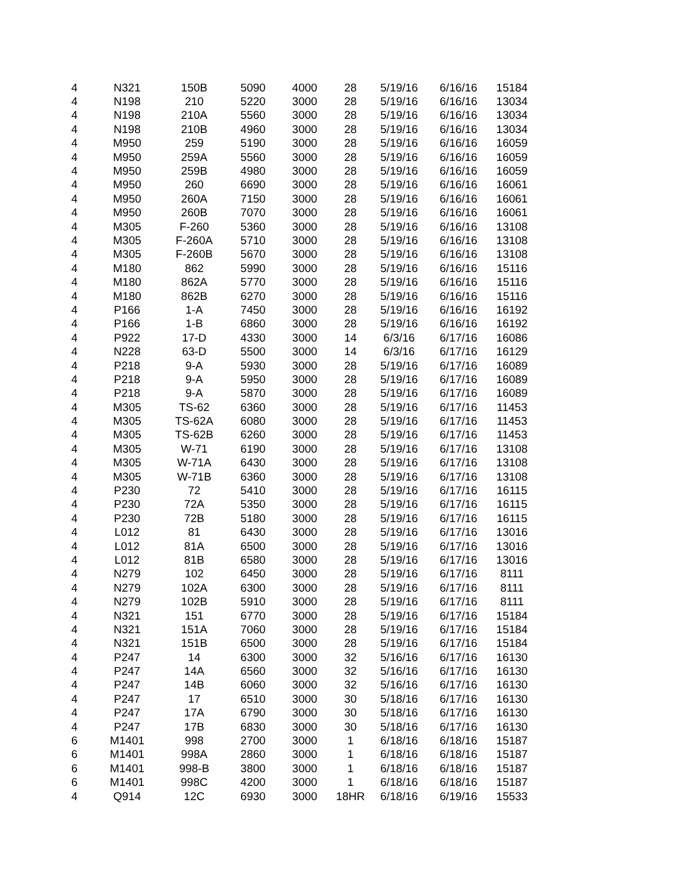| 4 | N321 | 150B | 5090 | 4000 | 28 | 5/19/16 | 6/16/16 | 15184 |
| 4 | N198 | 210 | 5220 | 3000 | 28 | 5/19/16 | 6/16/16 | 13034 |
| 4 | N198 | 210A | 5560 | 3000 | 28 | 5/19/16 | 6/16/16 | 13034 |
| 4 | N198 | 210B | 4960 | 3000 | 28 | 5/19/16 | 6/16/16 | 13034 |
| 4 | M950 | 259 | 5190 | 3000 | 28 | 5/19/16 | 6/16/16 | 16059 |
| 4 | M950 | 259A | 5560 | 3000 | 28 | 5/19/16 | 6/16/16 | 16059 |
| 4 | M950 | 259B | 4980 | 3000 | 28 | 5/19/16 | 6/16/16 | 16059 |
| 4 | M950 | 260 | 6690 | 3000 | 28 | 5/19/16 | 6/16/16 | 16061 |
| 4 | M950 | 260A | 7150 | 3000 | 28 | 5/19/16 | 6/16/16 | 16061 |
| 4 | M950 | 260B | 7070 | 3000 | 28 | 5/19/16 | 6/16/16 | 16061 |
| 4 | M305 | F-260 | 5360 | 3000 | 28 | 5/19/16 | 6/16/16 | 13108 |
| 4 | M305 | F-260A | 5710 | 3000 | 28 | 5/19/16 | 6/16/16 | 13108 |
| 4 | M305 | F-260B | 5670 | 3000 | 28 | 5/19/16 | 6/16/16 | 13108 |
| 4 | M180 | 862 | 5990 | 3000 | 28 | 5/19/16 | 6/16/16 | 15116 |
| 4 | M180 | 862A | 5770 | 3000 | 28 | 5/19/16 | 6/16/16 | 15116 |
| 4 | M180 | 862B | 6270 | 3000 | 28 | 5/19/16 | 6/16/16 | 15116 |
| 4 | P166 | 1-A | 7450 | 3000 | 28 | 5/19/16 | 6/16/16 | 16192 |
| 4 | P166 | 1-B | 6860 | 3000 | 28 | 5/19/16 | 6/16/16 | 16192 |
| 4 | P922 | 17-D | 4330 | 3000 | 14 | 6/3/16 | 6/17/16 | 16086 |
| 4 | N228 | 63-D | 5500 | 3000 | 14 | 6/3/16 | 6/17/16 | 16129 |
| 4 | P218 | 9-A | 5930 | 3000 | 28 | 5/19/16 | 6/17/16 | 16089 |
| 4 | P218 | 9-A | 5950 | 3000 | 28 | 5/19/16 | 6/17/16 | 16089 |
| 4 | P218 | 9-A | 5870 | 3000 | 28 | 5/19/16 | 6/17/16 | 16089 |
| 4 | M305 | TS-62 | 6360 | 3000 | 28 | 5/19/16 | 6/17/16 | 11453 |
| 4 | M305 | TS-62A | 6080 | 3000 | 28 | 5/19/16 | 6/17/16 | 11453 |
| 4 | M305 | TS-62B | 6260 | 3000 | 28 | 5/19/16 | 6/17/16 | 11453 |
| 4 | M305 | W-71 | 6190 | 3000 | 28 | 5/19/16 | 6/17/16 | 13108 |
| 4 | M305 | W-71A | 6430 | 3000 | 28 | 5/19/16 | 6/17/16 | 13108 |
| 4 | M305 | W-71B | 6360 | 3000 | 28 | 5/19/16 | 6/17/16 | 13108 |
| 4 | P230 | 72 | 5410 | 3000 | 28 | 5/19/16 | 6/17/16 | 16115 |
| 4 | P230 | 72A | 5350 | 3000 | 28 | 5/19/16 | 6/17/16 | 16115 |
| 4 | P230 | 72B | 5180 | 3000 | 28 | 5/19/16 | 6/17/16 | 16115 |
| 4 | L012 | 81 | 6430 | 3000 | 28 | 5/19/16 | 6/17/16 | 13016 |
| 4 | L012 | 81A | 6500 | 3000 | 28 | 5/19/16 | 6/17/16 | 13016 |
| 4 | L012 | 81B | 6580 | 3000 | 28 | 5/19/16 | 6/17/16 | 13016 |
| 4 | N279 | 102 | 6450 | 3000 | 28 | 5/19/16 | 6/17/16 | 8111 |
| 4 | N279 | 102A | 6300 | 3000 | 28 | 5/19/16 | 6/17/16 | 8111 |
| 4 | N279 | 102B | 5910 | 3000 | 28 | 5/19/16 | 6/17/16 | 8111 |
| 4 | N321 | 151 | 6770 | 3000 | 28 | 5/19/16 | 6/17/16 | 15184 |
| 4 | N321 | 151A | 7060 | 3000 | 28 | 5/19/16 | 6/17/16 | 15184 |
| 4 | N321 | 151B | 6500 | 3000 | 28 | 5/19/16 | 6/17/16 | 15184 |
| 4 | P247 | 14 | 6300 | 3000 | 32 | 5/16/16 | 6/17/16 | 16130 |
| 4 | P247 | 14A | 6560 | 3000 | 32 | 5/16/16 | 6/17/16 | 16130 |
| 4 | P247 | 14B | 6060 | 3000 | 32 | 5/16/16 | 6/17/16 | 16130 |
| 4 | P247 | 17 | 6510 | 3000 | 30 | 5/18/16 | 6/17/16 | 16130 |
| 4 | P247 | 17A | 6790 | 3000 | 30 | 5/18/16 | 6/17/16 | 16130 |
| 4 | P247 | 17B | 6830 | 3000 | 30 | 5/18/16 | 6/17/16 | 16130 |
| 6 | M1401 | 998 | 2700 | 3000 | 1 | 6/18/16 | 6/18/16 | 15187 |
| 6 | M1401 | 998A | 2860 | 3000 | 1 | 6/18/16 | 6/18/16 | 15187 |
| 6 | M1401 | 998-B | 3800 | 3000 | 1 | 6/18/16 | 6/18/16 | 15187 |
| 6 | M1401 | 998C | 4200 | 3000 | 1 | 6/18/16 | 6/18/16 | 15187 |
| 4 | Q914 | 12C | 6930 | 3000 | 18HR | 6/18/16 | 6/19/16 | 15533 |